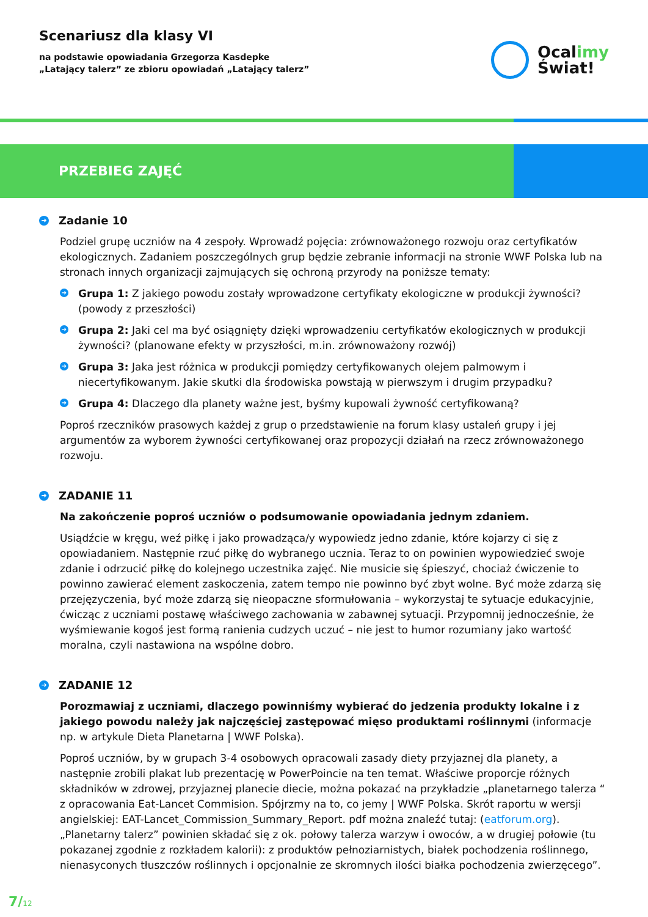Scenariusz dla klasy VI
na podstawie opowiadania Grzegorza Kasdepke
„Latający talerz” ze zbioru opowiadań „Latający talerz”
Ocalimy
Świat!
PRZEBIEG ZAJĘĆ
➜ Zadanie 10
Podziel grupę uczniów na 4 zespoły. Wprowadź pojęcia: zrównoważonego rozwoju oraz certyfikatów ekologicznych. Zadaniem poszczególnych grup będzie zebranie informacji na stronie WWF Polska lub na stronach innych organizacji zajmujących się ochroną przyrody na poniższe tematy:
➜ Grupa 1: Z jakiego powodu zostały wprowadzone certyfikaty ekologiczne w produkcji żywności? (powody z przeszłości)
➜ Grupa 2: Jaki cel ma być osiągnięty dzięki wprowadzeniu certyfikatów ekologicznych w produkcji żywności? (planowane efekty w przyszłości, m.in. zrównoważony rozwój)
➜ Grupa 3: Jaka jest różnica w produkcji pomiędzy certyfikowanych olejem palmowym i niecertyfikowanym. Jakie skutki dla środowiska powstają w pierwszym i drugim przypadku?
➜ Grupa 4: Dlaczego dla planety ważne jest, byśmy kupowali żywność certyfikowaną?
Poproś rzeczników prasowych każdej z grup o przedstawienie na forum klasy ustaleń grupy i jej argumentów za wyborem żywności certyfikowanej oraz propozycji działań na rzecz zrównoważonego rozwoju.
➜ ZADANIE 11
Na zakończenie poproś uczniów o podsumowanie opowiadania jednym zdaniem.
Usiądźcie w kręgu, weź piłkę i jako prowadząca/y wypowiedz jedno zdanie, które kojarzy ci się z opowiadaniem. Następnie rzuć piłkę do wybranego ucznia. Teraz to on powinien wypowiedzieć swoje zdanie i odrzucić piłkę do kolejnego uczestnika zajęć. Nie musicie się śpieszyć, chociaż ćwiczenie to powinno zawierać element zaskoczenia, zatem tempo nie powinno być zbyt wolne. Być może zdarzą się przejęzyczenia, być może zdarzą się nieopaczne sformułowania – wykorzystaj te sytuacje edukacyjnie, ćwicząc z uczniami postawę właściwego zachowania w zabawnej sytuacji. Przypomnij jednocześnie, że wyśmiewanie kogoś jest formą ranienia cudzych uczuć – nie jest to humor rozumiany jako wartość moralna, czyli nastawiona na wspólne dobro.
➜ ZADANIE 12
Porozmawiaj z uczniami, dlaczego powinniśmy wybierać do jedzenia produkty lokalne i z jakiego powodu należy jak najczęściej zastępować mięso produktami roślinnymi (informacje np. w artykule Dieta Planetarna | WWF Polska).
Poproś uczniów, by w grupach 3-4 osobowych opracowali zasady diety przyjaznej dla planety, a następnie zrobili plakat lub prezentację w PowerPoincie na ten temat. Właściwe proporcje różnych składników w zdrowej, przyjaznej planecie diecie, można pokazać na przykładzie „planetarnego talerza “ z opracowania Eat-Lancet Commision. Spójrzmy na to, co jemy | WWF Polska. Skrót raportu w wersji angielskiej: EAT-Lancet_Commission_Summary_Report. pdf można znaleźć tutaj: (eatforum.org). „Planetarny talerz” powinien składać się z ok. połowy talerza warzyw i owoców, a w drugiej połowie (tu pokazanej zgodnie z rozkładem kalorii): z produktów pełnoziarnistych, białek pochodzenia roślinnego, nienasyconych tłuszczów roślinnych i opcjonalnie ze skromnych ilości białka pochodzenia zwierzęcego”.
7/12